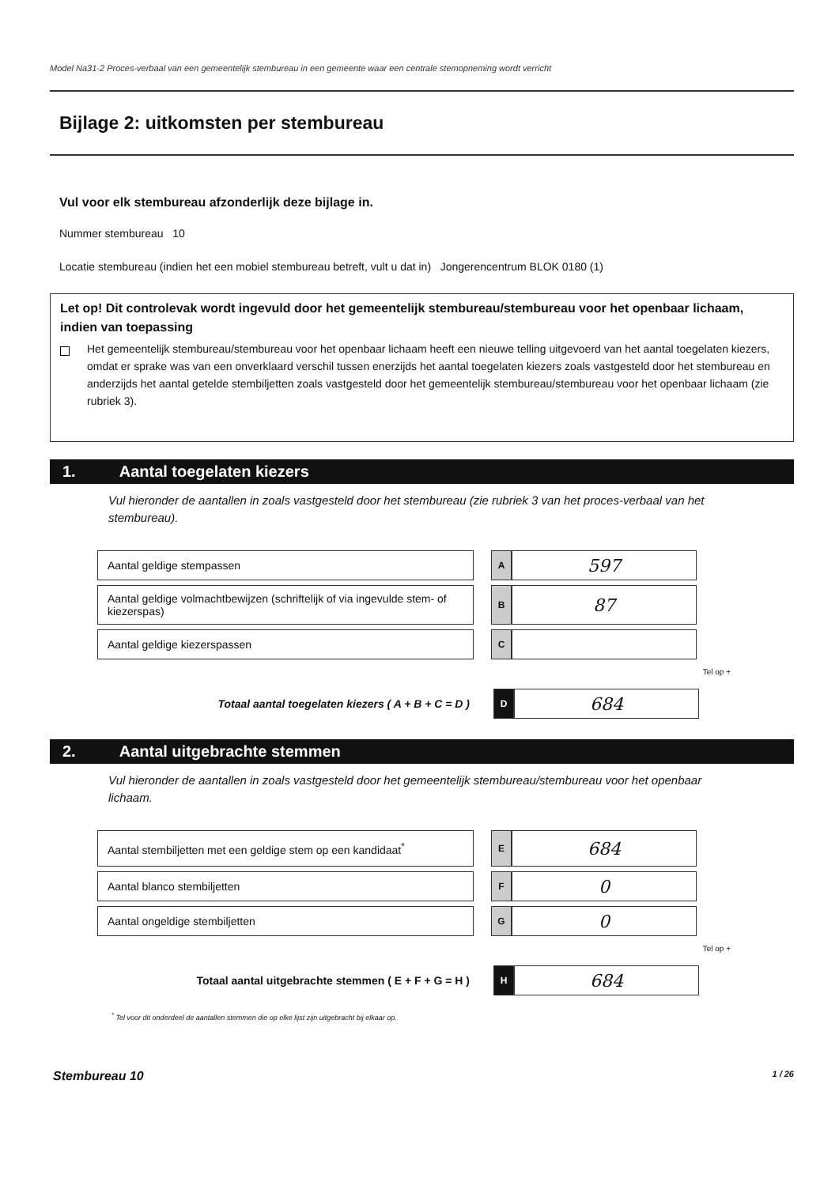Model Na31-2 Proces-verbaal van een gemeentelijk stembureau in een gemeente waar een centrale stemopneming wordt verricht
Bijlage 2: uitkomsten per stembureau
Vul voor elk stembureau afzonderlijk deze bijlage in.
Nummer stembureau 10
Locatie stembureau (indien het een mobiel stembureau betreft, vult u dat in) Jongerencentrum BLOK 0180 (1)
Let op! Dit controlevak wordt ingevuld door het gemeentelijk stembureau/stembureau voor het openbaar lichaam, indien van toepassing
Het gemeentelijk stembureau/stembureau voor het openbaar lichaam heeft een nieuwe telling uitgevoerd van het aantal toegelaten kiezers, omdat er sprake was van een onverklaard verschil tussen enerzijds het aantal toegelaten kiezers zoals vastgesteld door het stembureau en anderzijds het aantal getelde stembiljetten zoals vastgesteld door het gemeentelijk stembureau/stembureau voor het openbaar lichaam (zie rubriek 3).
1. Aantal toegelaten kiezers
Vul hieronder de aantallen in zoals vastgesteld door het stembureau (zie rubriek 3 van het proces-verbaal van het stembureau).
| Aantal geldige stempassen | | A | 597 |
| Aantal geldige volmachtbewijzen (schriftelijk of via ingevulde stem- of kiezerspas) | | B | 87 |
| Aantal geldige kiezerspassen | | C | |
Tel op +
| Totaal aantal toegelaten kiezers ( A + B + C = D ) | | D | 684 |
2. Aantal uitgebrachte stemmen
Vul hieronder de aantallen in zoals vastgesteld door het gemeentelijk stembureau/stembureau voor het openbaar lichaam.
| Aantal stembiljetten met een geldige stem op een kandidaat<sup>*</sup> | | E | 684 |
| Aantal blanco stembiljetten | | F | 0 |
| Aantal ongeldige stembiljetten | | G | 0 |
Tel op +
| Totaal aantal uitgebrachte stemmen ( E + F + G = H ) | | H | 684 |
<sup>*</sup> Tel voor dit onderdeel de aantallen stemmen die op elke lijst zijn uitgebracht bij elkaar op.
Stembureau 10 1 / 26